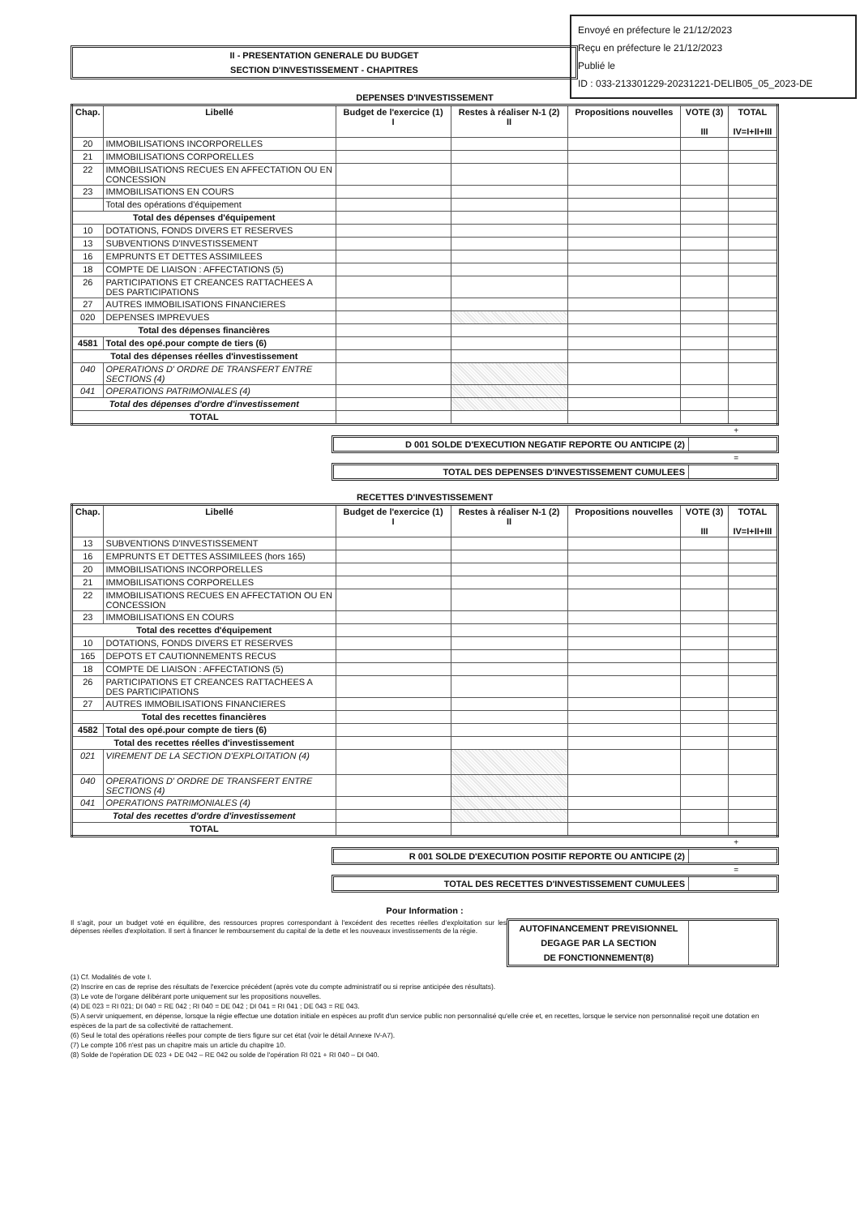Envoyé en préfecture le 21/12/2023
Reçu en préfecture le 21/12/2023
Publié le
ID : 033-213301229-20231221-DELIB05_05_2023-DE
II - PRESENTATION GENERALE DU BUDGET
SECTION D'INVESTISSEMENT - CHAPITRES
DEPENSES D'INVESTISSEMENT
| Chap. | Libellé | Budget de l'exercice (1) I | Restes à réaliser N-1 (2) II | Propositions nouvelles | VOTE (3) III | TOTAL IV=I+II+III |
| --- | --- | --- | --- | --- | --- | --- |
| 20 | IMMOBILISATIONS INCORPORELLES | | | | | |
| 21 | IMMOBILISATIONS CORPORELLES | | | | | |
| 22 | IMMOBILISATIONS RECUES EN AFFECTATION OU EN CONCESSION | | | | | |
| 23 | IMMOBILISATIONS EN COURS | | | | | |
| | Total des opérations d'équipement | | | | | |
| Total des dépenses d'équipement | | | | | | |
| 10 | DOTATIONS, FONDS DIVERS ET RESERVES | | | | | |
| 13 | SUBVENTIONS D'INVESTISSEMENT | | | | | |
| 16 | EMPRUNTS ET DETTES ASSIMILEES | | | | | |
| 18 | COMPTE DE LIAISON : AFFECTATIONS (5) | | | | | |
| 26 | PARTICIPATIONS ET CREANCES RATTACHEES A DES PARTICIPATIONS | | | | | |
| 27 | AUTRES IMMOBILISATIONS FINANCIERES | | | | | |
| 020 | DEPENSES IMPREVUES | | | | | |
| Total des dépenses financières | | | | | | |
| 4581 | Total des opé.pour compte de tiers (6) | | | | | |
| Total des dépenses réelles d'investissement | | | | | | |
| 040 | OPERATIONS D' ORDRE DE TRANSFERT ENTRE SECTIONS (4) | | | | | |
| 041 | OPERATIONS PATRIMONIALES (4) | | | | | |
| Total des dépenses d'ordre d'investissement | | | | | | |
| TOTAL | | | | | | |
+
D 001 SOLDE D'EXECUTION NEGATIF REPORTE OU ANTICIPE (2)
=
TOTAL DES DEPENSES D'INVESTISSEMENT CUMULEES
RECETTES D'INVESTISSEMENT
| Chap. | Libellé | Budget de l'exercice (1) I | Restes à réaliser N-1 (2) II | Propositions nouvelles | VOTE (3) III | TOTAL IV=I+II+III |
| --- | --- | --- | --- | --- | --- | --- |
| 13 | SUBVENTIONS D'INVESTISSEMENT | | | | | |
| 16 | EMPRUNTS ET DETTES ASSIMILEES (hors 165) | | | | | |
| 20 | IMMOBILISATIONS INCORPORELLES | | | | | |
| 21 | IMMOBILISATIONS CORPORELLES | | | | | |
| 22 | IMMOBILISATIONS RECUES EN AFFECTATION OU EN CONCESSION | | | | | |
| 23 | IMMOBILISATIONS EN COURS | | | | | |
| Total des recettes d'équipement | | | | | | |
| 10 | DOTATIONS, FONDS DIVERS ET RESERVES | | | | | |
| 165 | DEPOTS ET CAUTIONNEMENTS RECUS | | | | | |
| 18 | COMPTE DE LIAISON : AFFECTATIONS (5) | | | | | |
| 26 | PARTICIPATIONS ET CREANCES RATTACHEES A DES PARTICIPATIONS | | | | | |
| 27 | AUTRES IMMOBILISATIONS FINANCIERES | | | | | |
| Total des recettes financières | | | | | | |
| 4582 | Total des opé.pour compte de tiers (6) | | | | | |
| Total des recettes réelles d'investissement | | | | | | |
| 021 | VIREMENT DE LA SECTION D'EXPLOITATION (4) | | | | | |
| 040 | OPERATIONS D' ORDRE DE TRANSFERT ENTRE SECTIONS (4) | | | | | |
| 041 | OPERATIONS PATRIMONIALES (4) | | | | | |
| Total des recettes d'ordre d'investissement | | | | | | |
| TOTAL | | | | | | |
+
R 001 SOLDE D'EXECUTION POSITIF REPORTE OU ANTICIPE (2)
=
TOTAL DES RECETTES D'INVESTISSEMENT CUMULEES
Pour Information :
Il s'agit, pour un budget voté en équilibre, des ressources propres correspondant à l'excédent des recettes réelles d'exploitation sur les dépenses réelles d'exploitation. Il sert à financer le remboursement du capital de la dette et les nouveaux investissements de la régie.
AUTOFINANCEMENT PREVISIONNEL
DEGAGE PAR LA SECTION
DE FONCTIONNEMENT(8)
(1) Cf. Modalités de vote I.
(2) Inscrire en cas de reprise des résultats de l'exercice précédent (après vote du compte administratif ou si reprise anticipée des résultats).
(3) Le vote de l'organe délibérant porte uniquement sur les propositions nouvelles.
(4) DE 023 = RI 021; DI 040 = RE 042 ; RI 040 = DE 042 ; DI 041 = RI 041 ; DE 043 = RE 043.
(5) A servir uniquement, en dépense, lorsque la régie effectue une dotation initiale en espèces au profit d'un service public non personnalisé qu'elle crée et, en recettes, lorsque le service non personnalisé reçoit une dotation en espèces de la part de sa collectivité de rattachement.
(6) Seul le total des opérations réelles pour compte de tiers figure sur cet état (voir le détail Annexe IV-A7).
(7) Le compte 106 n'est pas un chapitre mais un article du chapitre 10.
(8) Solde de l'opération DE 023 + DE 042 – RE 042 ou solde de l'opération RI 021 + RI 040 – DI 040.